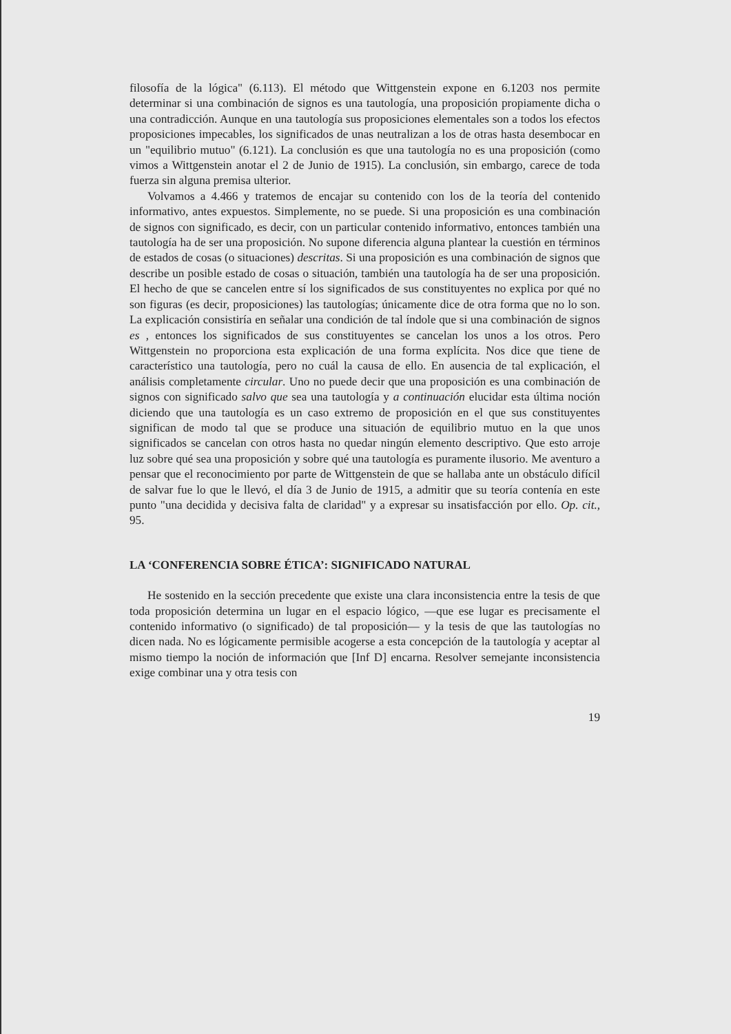filosofía de la lógica" (6.113). El método que Wittgenstein expone en 6.1203 nos permite determinar si una combinación de signos es una tautología, una proposición propiamente dicha o una contradicción. Aunque en una tautología sus proposiciones elementales son a todos los efectos proposiciones impecables, los significados de unas neutralizan a los de otras hasta desembocar en un "equilibrio mutuo" (6.121). La conclusión es que una tautología no es una proposición (como vimos a Wittgenstein anotar el 2 de Junio de 1915). La conclusión, sin embargo, carece de toda fuerza sin alguna premisa ulterior.
Volvamos a 4.466 y tratemos de encajar su contenido con los de la teoría del contenido informativo, antes expuestos. Simplemente, no se puede. Si una proposición es una combinación de signos con significado, es decir, con un particular contenido informativo, entonces también una tautología ha de ser una proposición. No supone diferencia alguna plantear la cuestión en términos de estados de cosas (o situaciones) descritas. Si una proposición es una combinación de signos que describe un posible estado de cosas o situación, también una tautología ha de ser una proposición. El hecho de que se cancelen entre sí los significados de sus constituyentes no explica por qué no son figuras (es decir, proposiciones) las tautologías; únicamente dice de otra forma que no lo son. La explicación consistiría en señalar una condición de tal índole que si una combinación de signos es , entonces los significados de sus constituyentes se cancelan los unos a los otros. Pero Wittgenstein no proporciona esta explicación de una forma explícita. Nos dice que tiene de característico una tautología, pero no cuál la causa de ello. En ausencia de tal explicación, el análisis completamente circular. Uno no puede decir que una proposición es una combinación de signos con significado salvo que sea una tautología y a continuación elucidar esta última noción diciendo que una tautología es un caso extremo de proposición en el que sus constituyentes significan de modo tal que se produce una situación de equilibrio mutuo en la que unos significados se cancelan con otros hasta no quedar ningún elemento descriptivo. Que esto arroje luz sobre qué sea una proposición y sobre qué una tautología es puramente ilusorio. Me aventuro a pensar que el reconocimiento por parte de Wittgenstein de que se hallaba ante un obstáculo difícil de salvar fue lo que le llevó, el día 3 de Junio de 1915, a admitir que su teoría contenía en este punto "una decidida y decisiva falta de claridad" y a expresar su insatisfacción por ello. Op. cit., 95.
LA ‘CONFERENCIA SOBRE ÉTICA’: SIGNIFICADO NATURAL
He sostenido en la sección precedente que existe una clara inconsistencia entre la tesis de que toda proposición determina un lugar en el espacio lógico, —que ese lugar es precisamente el contenido informativo (o significado) de tal proposición— y la tesis de que las tautologías no dicen nada. No es lógicamente permisible acogerse a esta concepción de la tautología y aceptar al mismo tiempo la noción de información que [Inf D] encarna. Resolver semejante inconsistencia exige combinar una y otra tesis con
19